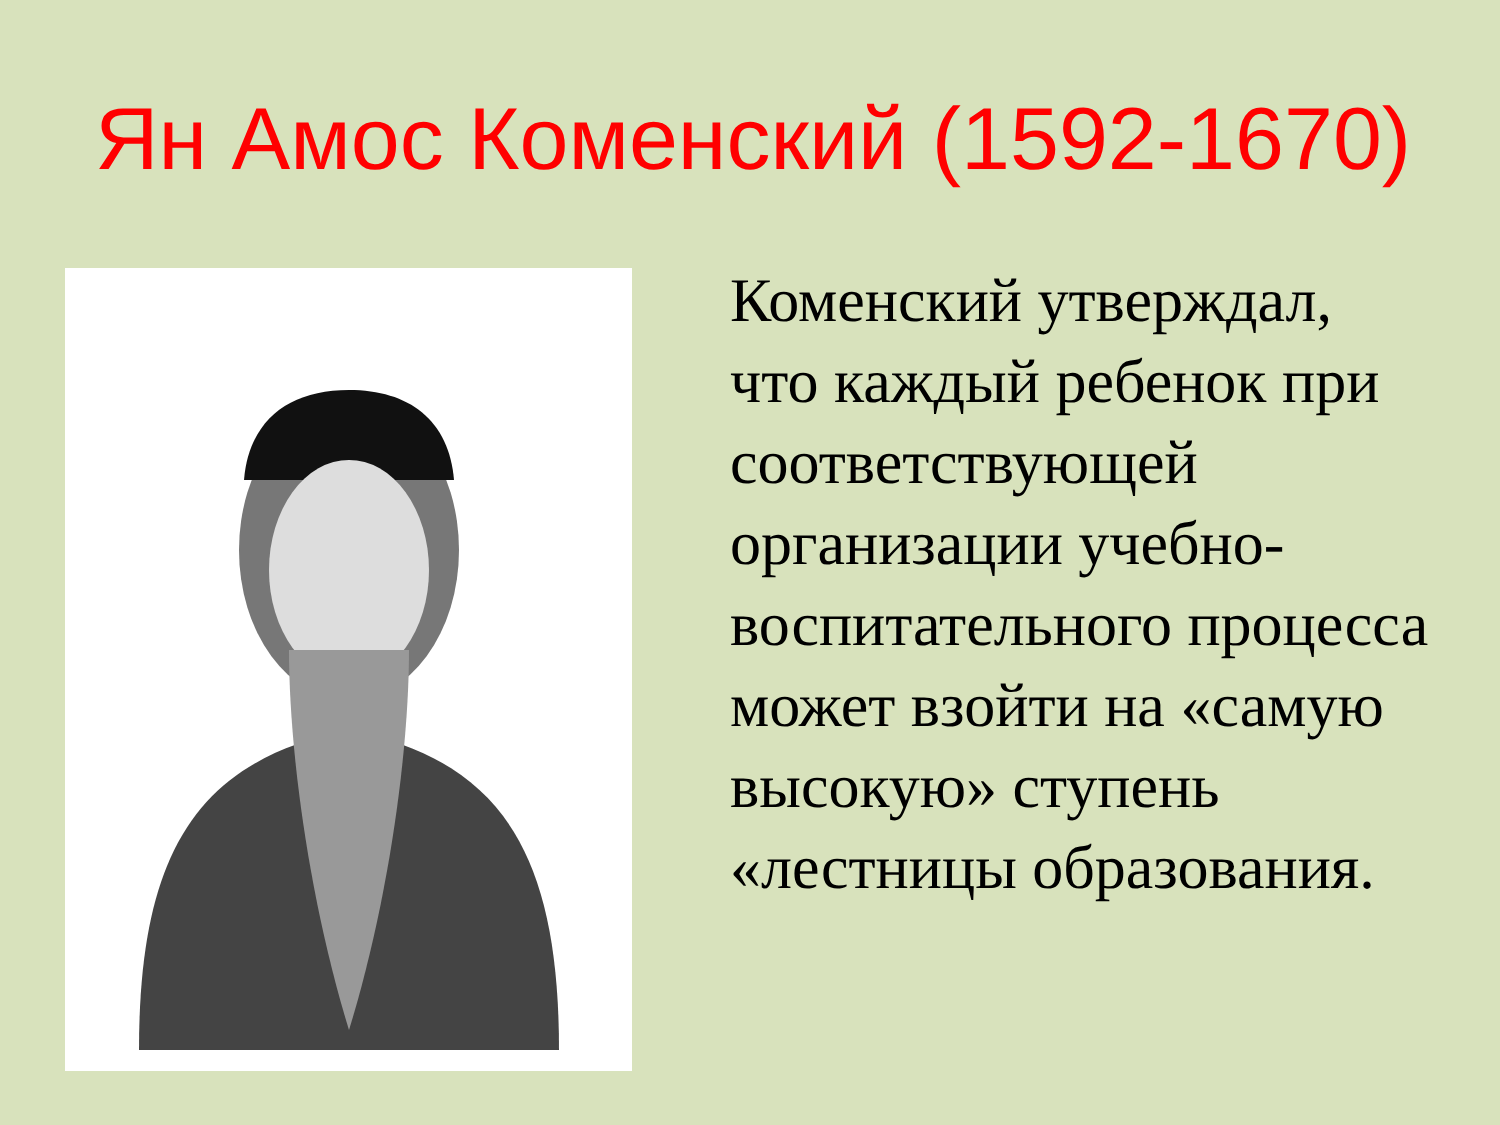Ян Амос Коменский (1592-1670)
Коменский утверждал, что каждый ребенок при соответствующей организации учебно-воспитательного процесса может взойти на «самую высокую» ступень «лестницы образования.